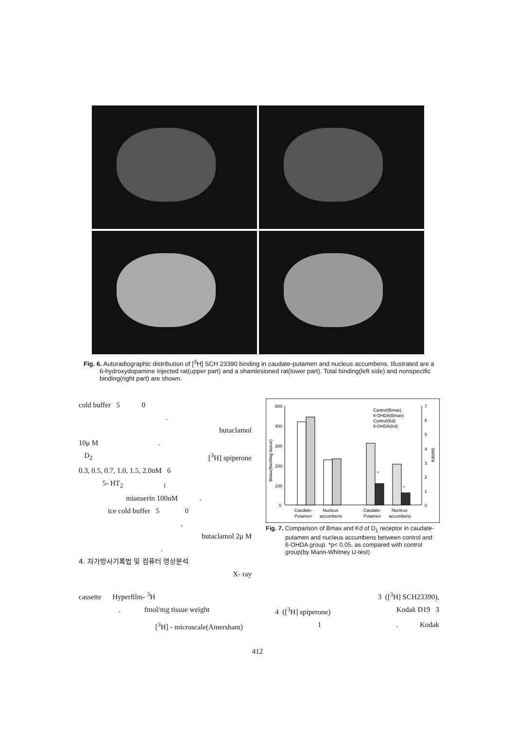Fig. 6. Autoradiographic distribution of [<sup>3</sup>H] SCH 23390 binding in caudate-putamen and nucleus accumbens. Illustrated are a 6-hydroxydopamine injected rat(upper part) and a shamlesioned rat(lower part). Total binding(left side) and nonspecific binding(right part) are shown.
cold buffer 5 0
.
butaclamol
10μ M .
D<sub>2</sub> [<sup>3</sup>H] spiperone
0.3, 0.5, 0.7, 1.0, 1.5, 2.0nM 6
5- HT<sub>2</sub> <sub>1</sub>
mianserin 100nM .
ice cold buffer 5 0
,
butaclamol 2μ M
.
4. 자가방사기록법 및 컴퓨터 영상분석
X- ray
500
400
300
200
100
0
7
6
5
4
3
2
1
0
*
*
Control(Bmax)
6-OHDA(Bmax)
Control(Kd)
6-OHDA(Kd)
Caudate-
Putamen
Nucleus
accumbens
Caudate-
Putamen
Nucleus
accumbens
Bmax(fmol/mg tissue)
Kd(nM)
Fig. 7. Comparison of Bmax and Kd of D<sub>1</sub> receptor in caudate-putamen and nucleus accumbens between control and 6-OHDA group. *p< 0.05, as compared with control group(by Mann-Whitney U-test)
cassette Hyperfilm- <sup>3</sup>H 3 ([<sup>3</sup>H] SCH23390),
. fmol/mg tissue weight 4 ([<sup>3</sup>H] spiperone) Kodak D19 3
[<sup>3</sup>H] - microscale(Amersham) 1. Kodak
412